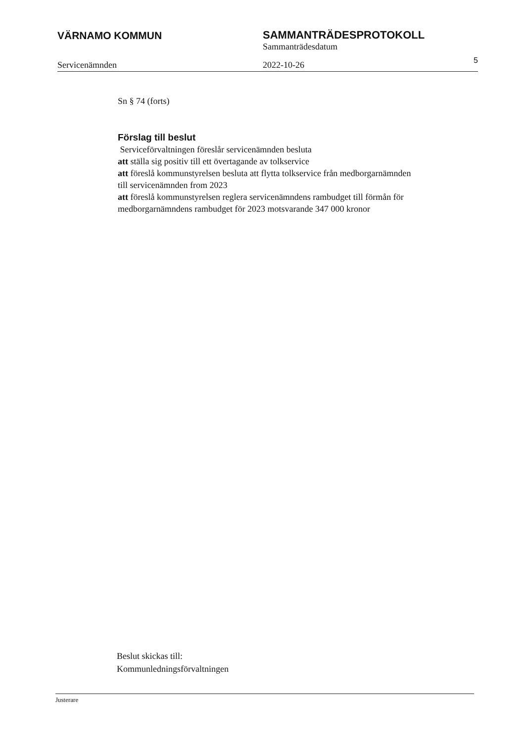VÄRNAMO KOMMUN SAMMANTRÄDESPROTOKOLL
Sammanträdesdatum
Servicenämnden 2022-10-26 5
Sn § 74 (forts)
Förslag till beslut
Serviceförvaltningen föreslår servicenämnden besluta
att ställa sig positiv till ett övertagande av tolkservice
att föreslå kommunstyrelsen besluta att flytta tolkservice från medborgarnämnden till servicenämnden from 2023
att föreslå kommunstyrelsen reglera servicenämndens rambudget till förmån för medborgarnämndens rambudget för 2023 motsvarande 347 000 kronor
Beslut skickas till:
Kommunledningsförvaltningen
Justerare